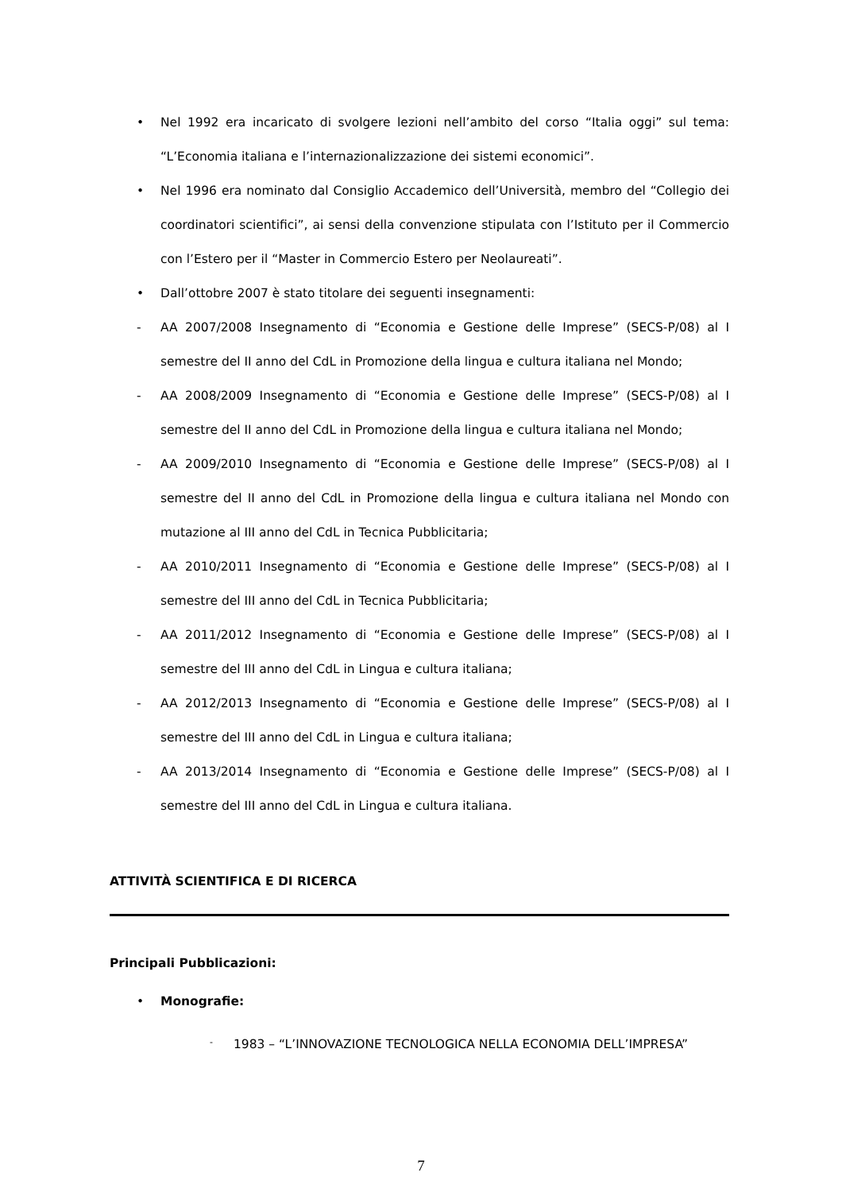• Nel 1992 era incaricato di svolgere lezioni nell’ambito del corso “Italia oggi” sul tema: “L’Economia italiana e l’internazionalizzazione dei sistemi economici”.
• Nel 1996 era nominato dal Consiglio Accademico dell’Università, membro del “Collegio dei coordinatori scientifici”, ai sensi della convenzione stipulata con l’Istituto per il Commercio con l’Estero per il “Master in Commercio Estero per Neolaureati”.
• Dall’ottobre 2007 è stato titolare dei seguenti insegnamenti:
- AA 2007/2008 Insegnamento di “Economia e Gestione delle Imprese” (SECS-P/08) al I semestre del II anno del CdL in Promozione della lingua e cultura italiana nel Mondo;
- AA 2008/2009 Insegnamento di “Economia e Gestione delle Imprese” (SECS-P/08) al I semestre del II anno del CdL in Promozione della lingua e cultura italiana nel Mondo;
- AA 2009/2010 Insegnamento di “Economia e Gestione delle Imprese” (SECS-P/08) al I semestre del II anno del CdL in Promozione della lingua e cultura italiana nel Mondo con mutazione al III anno del CdL in Tecnica Pubblicitaria;
- AA 2010/2011 Insegnamento di “Economia e Gestione delle Imprese” (SECS-P/08) al I semestre del III anno del CdL in Tecnica Pubblicitaria;
- AA 2011/2012 Insegnamento di “Economia e Gestione delle Imprese” (SECS-P/08) al I semestre del III anno del CdL in Lingua e cultura italiana;
- AA 2012/2013 Insegnamento di “Economia e Gestione delle Imprese” (SECS-P/08) al I semestre del III anno del CdL in Lingua e cultura italiana;
- AA 2013/2014 Insegnamento di “Economia e Gestione delle Imprese” (SECS-P/08) al I semestre del III anno del CdL in Lingua e cultura italiana.
ATTIVITÀ SCIENTIFICA E DI RICERCA
Principali Pubblicazioni:
• Monografie:
- 1983 – “L’INNOVAZIONE TECNOLOGICA NELLA ECONOMIA DELL’IMPRESA”
7